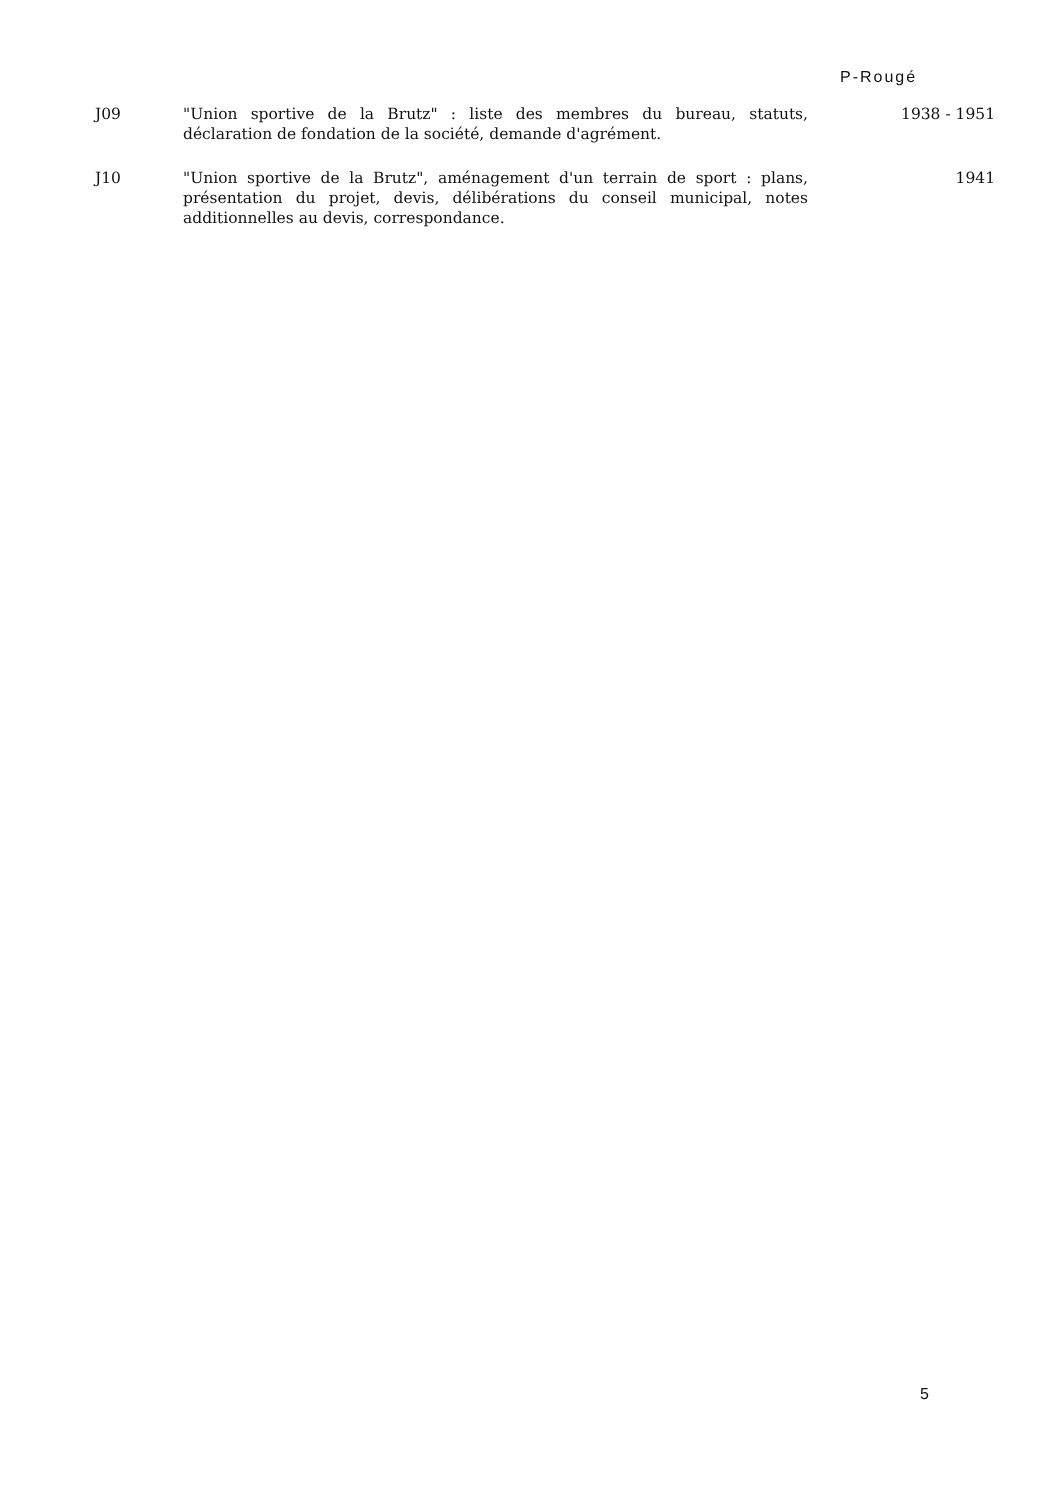P-Rougé
J09 "Union sportive de la Brutz" : liste des membres du bureau, statuts, déclaration de fondation de la société, demande d'agrément.
1938 - 1951
J10 "Union sportive de la Brutz", aménagement d'un terrain de sport : plans, présentation du projet, devis, délibérations du conseil municipal, notes additionnelles au devis, correspondance.
1941
5